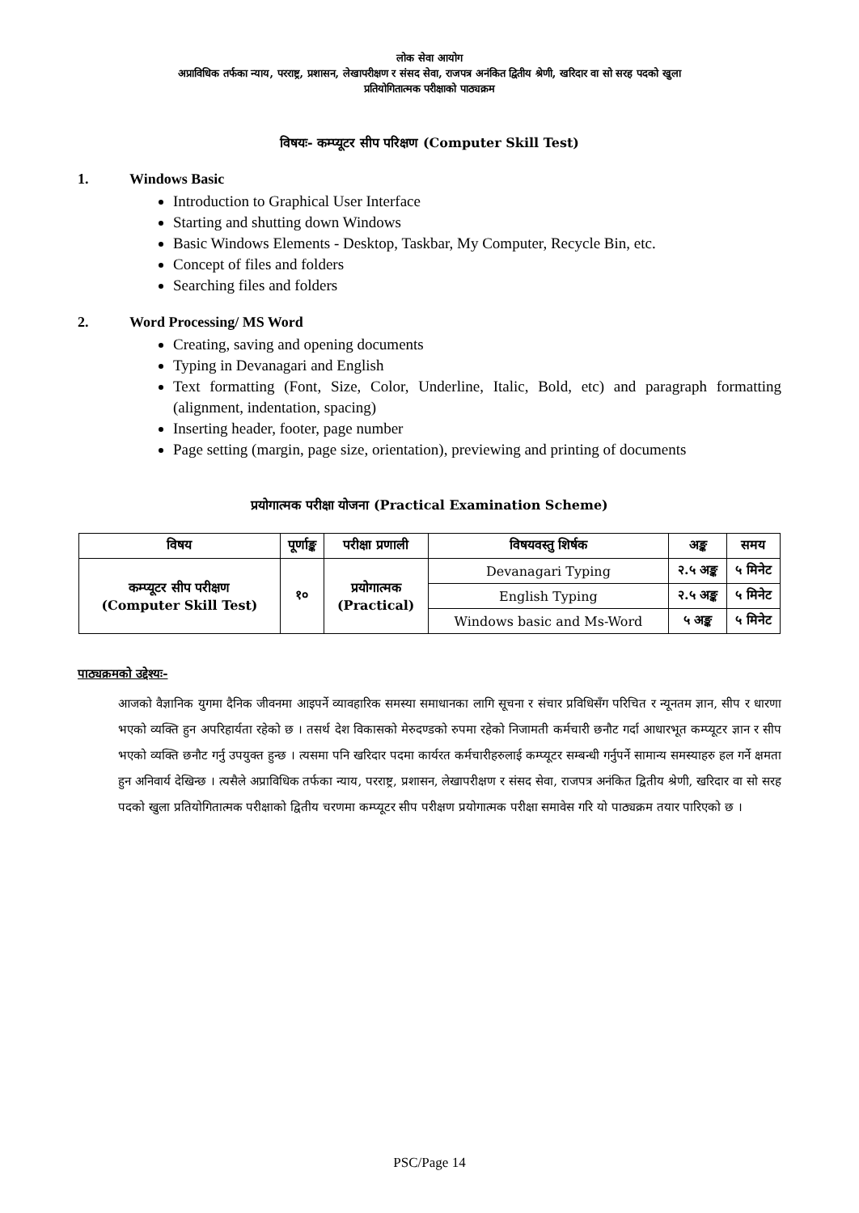लोक सेवा आयोग
अप्राविधिक तर्फका न्याय, परराष्ट्र, प्रशासन, लेखापरीक्षण र संसद सेवा, राजपत्र अनंकित द्वितीय श्रेणी, खरिदार वा सो सरह पदको खुला
प्रतियोगितात्मक परीक्षाको पाठ्यक्रम
विषयः- कम्प्यूटर सीप परिक्षण (Computer Skill Test)
1. Windows Basic
Introduction to Graphical User Interface
Starting and shutting down Windows
Basic Windows Elements - Desktop, Taskbar, My Computer, Recycle Bin, etc.
Concept of files and folders
Searching files and folders
2. Word Processing/ MS Word
Creating, saving and opening documents
Typing in Devanagari and English
Text formatting (Font, Size, Color, Underline, Italic, Bold, etc) and paragraph formatting (alignment, indentation, spacing)
Inserting header, footer, page number
Page setting (margin, page size, orientation), previewing and printing of documents
प्रयोगात्मक परीक्षा योजना (Practical Examination Scheme)
| विषय | पूर्णाङ्क | परीक्षा प्रणाली | विषयवस्तु शिर्षक | अङ्क | समय |
| --- | --- | --- | --- | --- | --- |
| कम्प्यूटर सीप परीक्षण (Computer Skill Test) | १० | प्रयोगात्मक (Practical) | Devanagari Typing | २.५ अङ्क | ५ मिनेट |
| | | | English Typing | २.५ अङ्क | ५ मिनेट |
| | | | Windows basic and Ms-Word | ५ अङ्क | ५ मिनेट |
पाठ्यक्रमको उद्देश्यः-
आजको वैज्ञानिक युगमा दैनिक जीवनमा आइपर्ने व्यावहारिक समस्या समाधानका लागि सूचना र संचार प्रविधिसँग परिचित र न्यूनतम ज्ञान, सीप र धारणा भएको व्यक्ति हुन अपरिहार्यता रहेको छ । तसर्थ देश विकासको मेरुदण्डको रुपमा रहेको निजामती कर्मचारी छनौट गर्दा आधारभूत कम्प्यूटर ज्ञान र सीप भएको व्यक्ति छनौट गर्नु उपयुक्त हुन्छ । त्यसमा पनि खरिदार पदमा कार्यरत कर्मचारीहरुलाई कम्प्यूटर सम्बन्धी गर्नुपर्ने सामान्य समस्याहरु हल गर्ने क्षमता हुन अनिवार्य देखिन्छ । त्यसैले अप्राविधिक तर्फका न्याय, परराष्ट्र, प्रशासन, लेखापरीक्षण र संसद सेवा, राजपत्र अनंकित द्वितीय श्रेणी, खरिदार वा सो सरह पदको खुला प्रतियोगितात्मक परीक्षाको द्वितीय चरणमा कम्प्यूटर सीप परीक्षण प्रयोगात्मक परीक्षा समावेस गरि यो पाठ्यक्रम तयार पारिएको छ ।
PSC/Page 14